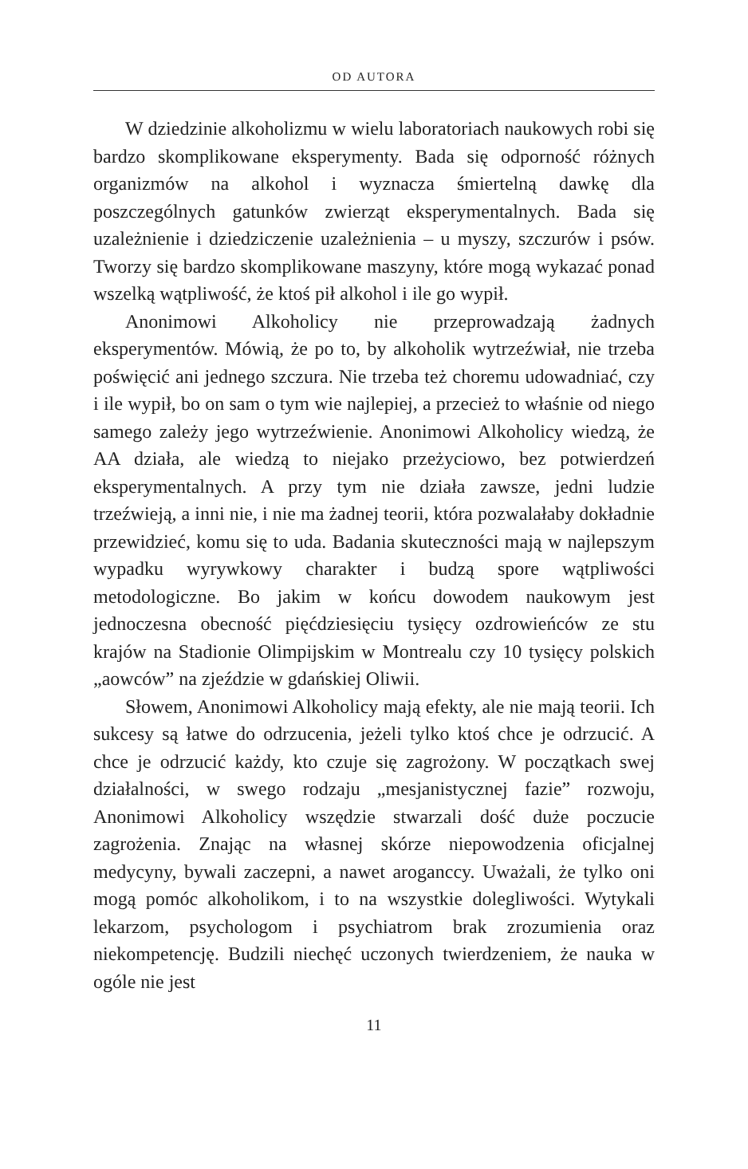OD AUTORA
W dziedzinie alkoholizmu w wielu laboratoriach naukowych robi się bardzo skomplikowane eksperymenty. Bada się odporność różnych organizmów na alkohol i wyznacza śmiertelną dawkę dla poszczególnych gatunków zwierząt eksperymentalnych. Bada się uzależnienie i dziedziczenie uzależnienia – u myszy, szczurów i psów. Tworzy się bardzo skomplikowane maszyny, które mogą wykazać ponad wszelką wątpliwość, że ktoś pił alkohol i ile go wypił.
Anonimowi Alkoholicy nie przeprowadzają żadnych eksperymentów. Mówią, że po to, by alkoholik wytrzeźwiał, nie trzeba poświęcić ani jednego szczura. Nie trzeba też choremu udowadniać, czy i ile wypił, bo on sam o tym wie najlepiej, a przecież to właśnie od niego samego zależy jego wytrzeźwienie. Anonimowi Alkoholicy wiedzą, że AA działa, ale wiedzą to niejako przeżyciowo, bez potwierdzeń eksperymentalnych. A przy tym nie działa zawsze, jedni ludzie trzeźwieją, a inni nie, i nie ma żadnej teorii, która pozwalałaby dokładnie przewidzieć, komu się to uda. Badania skuteczności mają w najlepszym wypadku wyrywkowy charakter i budzą spore wątpliwości metodologiczne. Bo jakim w końcu dowodem naukowym jest jednoczesna obecność pięćdziesięciu tysięcy ozdrowieńców ze stu krajów na Stadionie Olimpijskim w Montrealu czy 10 tysięcy polskich „aowców” na zjeździe w gdańskiej Oliwii.
Słowem, Anonimowi Alkoholicy mają efekty, ale nie mają teorii. Ich sukcesy są łatwe do odrzucenia, jeżeli tylko ktoś chce je odrzucić. A chce je odrzucić każdy, kto czuje się zagrożony. W początkach swej działalności, w swego rodzaju „mesjanistycznej fazie” rozwoju, Anonimowi Alkoholicy wszędzie stwarzali dość duże poczucie zagrożenia. Znając na własnej skórze niepowodzenia oficjalnej medycyny, bywali zaczepni, a nawet aroganccy. Uważali, że tylko oni mogą pomóc alkoholikom, i to na wszystkie dolegliwości. Wytykali lekarzom, psychologom i psychiatrom brak zrozumienia oraz niekompetencję. Budzili niechęć uczonych twierdzeniem, że nauka w ogóle nie jest
11